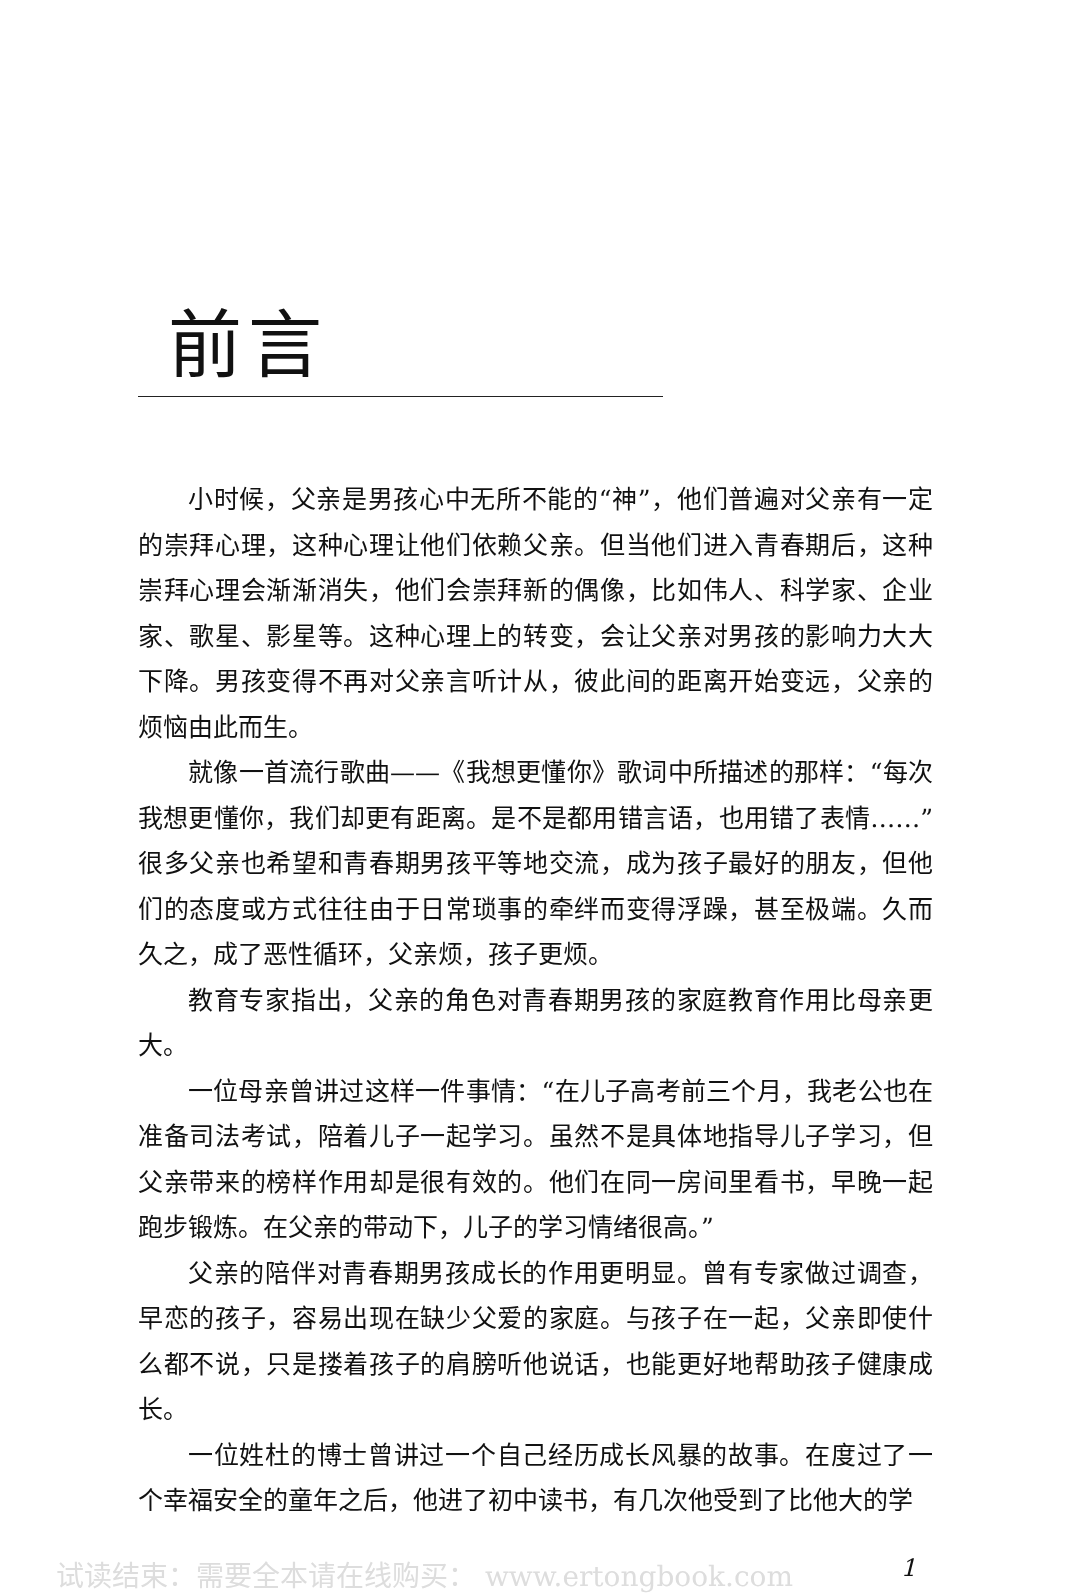前言
小时候，父亲是男孩心中无所不能的“神”，他们普遍对父亲有一定的崇拜心理，这种心理让他们依赖父亲。但当他们进入青春期后，这种崇拜心理会渐渐消失，他们会崇拜新的偶像，比如伟人、科学家、企业家、歌星、影星等。这种心理上的转变，会让父亲对男孩的影响力大大下降。男孩变得不再对父亲言听计从，彼此间的距离开始变远，父亲的烦恼由此而生。
就像一首流行歌曲——《我想更懂你》歌词中所描述的那样：“每次我想更懂你，我们却更有距离。是不是都用错言语，也用错了表情……”很多父亲也希望和青春期男孩平等地交流，成为孩子最好的朋友，但他们的态度或方式往往由于日常琐事的牵绊而变得浮躁，甚至极端。久而久之，成了恶性循环，父亲烦，孩子更烦。
教育专家指出，父亲的角色对青春期男孩的家庭教育作用比母亲更大。
一位母亲曾讲过这样一件事情：“在儿子高考前三个月，我老公也在准备司法考试，陪着儿子一起学习。虽然不是具体地指导儿子学习，但父亲带来的榜样作用却是很有效的。他们在同一房间里看书，早晚一起跑步锻炼。在父亲的带动下，儿子的学习情绪很高。”
父亲的陪伴对青春期男孩成长的作用更明显。曾有专家做过调查，早恋的孩子，容易出现在缺少父爱的家庭。与孩子在一起，父亲即使什么都不说，只是搂着孩子的肩膀听他说话，也能更好地帮助孩子健康成长。
一位姓杜的博士曾讲过一个自己经历成长风暴的故事。在度过了一个幸福安全的童年之后，他进了初中读书，有几次他受到了比他大的学
试读结束：需要全本请在线购买： www.ertongbook.com 1